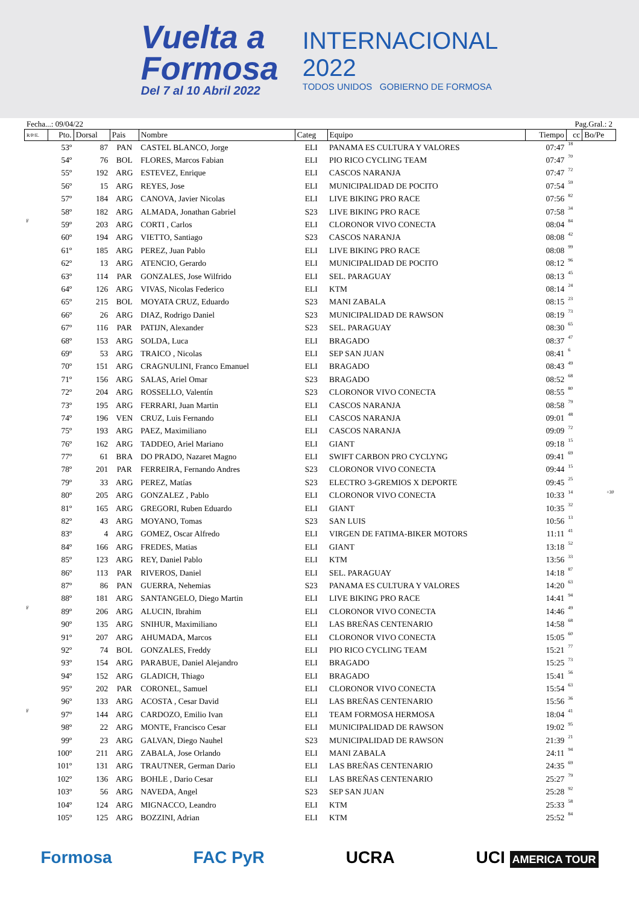Vuelta a
Formosa
Del 7 al 10 Abril 2022
INTERNACIONAL
2022
TODOS UNIDOS GOBIERNO DE FORMOSA
Fecha...: 09/04/22 Pag.Gral.: 2
| R/P/E. | Pto. | Dorsal | Pais | Nombre | Categ | Equipo | Tiempo | cc | Bo/Pe |
| --- | --- | --- | --- | --- | --- | --- | --- | --- | --- |
| | 53º | 87 | PAN | CASTEL BLANCO, Jorge | ELI | PANAMA ES CULTURA Y VALORES | 07:47 | 18 | |
| | 54º | 76 | BOL | FLORES, Marcos Fabian | ELI | PIO RICO CYCLING TEAM | 07:47 | 70 | |
| | 55º | 192 | ARG | ESTEVEZ, Enrique | ELI | CASCOS NARANJA | 07:47 | 72 | |
| | 56º | 15 | ARG | REYES, Jose | ELI | MUNICIPALIDAD DE POCITO | 07:54 | 59 | |
| | 57º | 184 | ARG | CANOVA, Javier Nicolas | ELI | LIVE BIKING PRO RACE | 07:56 | 82 | |
| | 58º | 182 | ARG | ALMADA, Jonathan Gabriel | S23 | LIVE BIKING PRO RACE | 07:58 | 34 | |
| F | 59º | 203 | ARG | CORTI , Carlos | ELI | CLORONOR VIVO CONECTA | 08:04 | 84 | |
| | 60º | 194 | ARG | VIETTO, Santiago | S23 | CASCOS NARANJA | 08:08 | 42 | |
| | 61º | 185 | ARG | PEREZ, Juan Pablo | ELI | LIVE BIKING PRO RACE | 08:08 | 99 | |
| | 62º | 13 | ARG | ATENCIO, Gerardo | ELI | MUNICIPALIDAD DE POCITO | 08:12 | 96 | |
| | 63º | 114 | PAR | GONZALES, Jose Wilfrido | ELI | SEL. PARAGUAY | 08:13 | 45 | |
| | 64º | 126 | ARG | VIVAS, Nicolas Federico | ELI | KTM | 08:14 | 24 | |
| | 65º | 215 | BOL | MOYATA CRUZ, Eduardo | S23 | MANI ZABALA | 08:15 | 23 | |
| | 66º | 26 | ARG | DIAZ, Rodrigo Daniel | S23 | MUNICIPALIDAD DE RAWSON | 08:19 | 73 | |
| | 67º | 116 | PAR | PATIJN, Alexander | S23 | SEL. PARAGUAY | 08:30 | 65 | |
| | 68º | 153 | ARG | SOLDA, Luca | ELI | BRAGADO | 08:37 | 47 | |
| | 69º | 53 | ARG | TRAICO , Nicolas | ELI | SEP SAN JUAN | 08:41 | 6 | |
| | 70º | 151 | ARG | CRAGNULINI, Franco Emanuel | ELI | BRAGADO | 08:43 | 49 | |
| | 71º | 156 | ARG | SALAS, Ariel Omar | S23 | BRAGADO | 08:52 | 68 | |
| | 72º | 204 | ARG | ROSSELLO, Valentín | S23 | CLORONOR VIVO CONECTA | 08:55 | 80 | |
| | 73º | 195 | ARG | FERRARI, Juan Martin | ELI | CASCOS NARANJA | 08:58 | 79 | |
| | 74º | 196 | VEN | CRUZ, Luis Fernando | ELI | CASCOS NARANJA | 09:01 | 48 | |
| | 75º | 193 | ARG | PAEZ, Maximiliano | ELI | CASCOS NARANJA | 09:09 | 72 | |
| | 76º | 162 | ARG | TADDEO, Ariel Mariano | ELI | GIANT | 09:18 | 15 | |
| | 77º | 61 | BRA | DO PRADO, Nazaret Magno | ELI | SWIFT CARBON PRO CYCLYNG | 09:41 | 69 | |
| | 78º | 201 | PAR | FERREIRA, Fernando Andres | S23 | CLORONOR VIVO CONECTA | 09:44 | 15 | |
| | 79º | 33 | ARG | PEREZ, Matías | S23 | ELECTRO 3-GREMIOS X DEPORTE | 09:45 | 25 | |
| | 80º | 205 | ARG | GONZALEZ , Pablo | ELI | CLORONOR VIVO CONECTA | 10:33 | 14 | +30 |
| | 81º | 165 | ARG | GREGORI, Ruben Eduardo | ELI | GIANT | 10:35 | 32 | |
| | 82º | 43 | ARG | MOYANO, Tomas | S23 | SAN LUIS | 10:56 | 13 | |
| | 83º | 4 | ARG | GOMEZ, Oscar Alfredo | ELI | VIRGEN DE FATIMA-BIKER MOTORS | 11:11 | 41 | |
| | 84º | 166 | ARG | FREDES, Matias | ELI | GIANT | 13:18 | 52 | |
| | 85º | 123 | ARG | REY, Daniel Pablo | ELI | KTM | 13:56 | 33 | |
| | 86º | 113 | PAR | RIVEROS, Daniel | ELI | SEL. PARAGUAY | 14:18 | 87 | |
| | 87º | 86 | PAN | GUERRA, Nehemias | S23 | PANAMA ES CULTURA Y VALORES | 14:20 | 63 | |
| | 88º | 181 | ARG | SANTANGELO, Diego Martin | ELI | LIVE BIKING PRO RACE | 14:41 | 94 | |
| F | 89º | 206 | ARG | ALUCIN, Ibrahim | ELI | CLORONOR VIVO CONECTA | 14:46 | 49 | |
| | 90º | 135 | ARG | SNIHUR, Maximiliano | ELI | LAS BREÑAS CENTENARIO | 14:58 | 68 | |
| | 91º | 207 | ARG | AHUMADA, Marcos | ELI | CLORONOR VIVO CONECTA | 15:05 | 60 | |
| | 92º | 74 | BOL | GONZALES, Freddy | ELI | PIO RICO CYCLING TEAM | 15:21 | 77 | |
| | 93º | 154 | ARG | PARABUE, Daniel Alejandro | ELI | BRAGADO | 15:25 | 73 | |
| | 94º | 152 | ARG | GLADICH, Thiago | ELI | BRAGADO | 15:41 | 56 | |
| | 95º | 202 | PAR | CORONEL, Samuel | ELI | CLORONOR VIVO CONECTA | 15:54 | 63 | |
| | 96º | 133 | ARG | ACOSTA , Cesar David | ELI | LAS BREÑAS CENTENARIO | 15:56 | 36 | |
| F | 97º | 144 | ARG | CARDOZO, Emilio Ivan | ELI | TEAM FORMOSA HERMOSA | 18:04 | 41 | |
| | 98º | 22 | ARG | MONTE, Francisco Cesar | ELI | MUNICIPALIDAD DE RAWSON | 19:02 | 95 | |
| | 99º | 23 | ARG | GALVAN, Diego Nauhel | S23 | MUNICIPALIDAD DE RAWSON | 21:39 | 21 | |
| | 100º | 211 | ARG | ZABALA, Jose Orlando | ELI | MANI ZABALA | 24:11 | 94 | |
| | 101º | 131 | ARG | TRAUTNER, German Dario | ELI | LAS BREÑAS CENTENARIO | 24:35 | 69 | |
| | 102º | 136 | ARG | BOHLE , Dario Cesar | ELI | LAS BREÑAS CENTENARIO | 25:27 | 79 | |
| | 103º | 56 | ARG | NAVEDA, Angel | S23 | SEP SAN JUAN | 25:28 | 92 | |
| | 104º | 124 | ARG | MIGNACCO, Leandro | ELI | KTM | 25:33 | 58 | |
| | 105º | 125 | ARG | BOZZINI, Adrian | ELI | KTM | 25:52 | 84 | |
Formosa FAC PyR UCRA UCI AMERICA TOUR